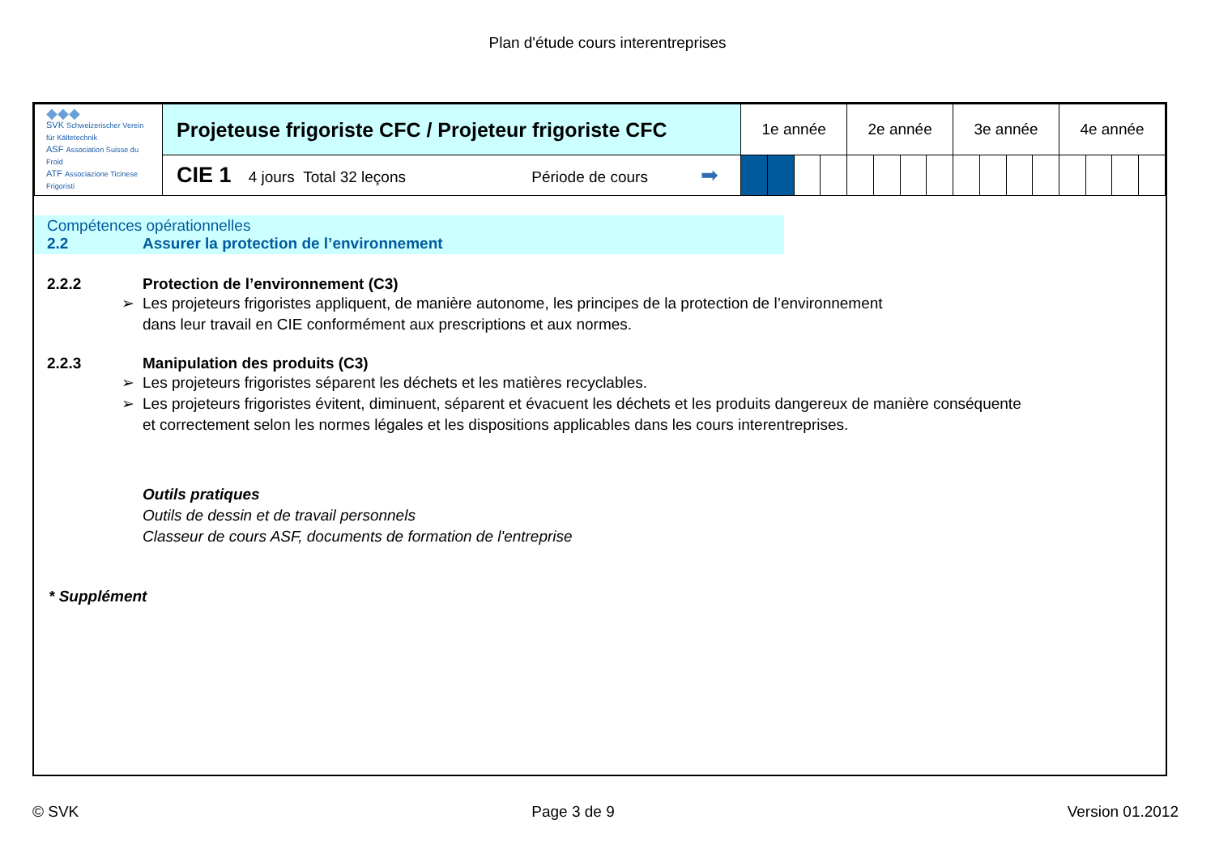Plan d'étude cours interentreprises
| ◆◆◆ SVK Schweizerischer Verein für Kältetechnik ASF Association Suisse du Froid ATF Associazione Ticinese Frigoristi | Projeteuse frigoriste CFC / Projeteur frigoriste CFC | 1e année | | | | 2e année | | | | 3e année | | | | 4e année | | | |
| | CIE 1 4 jours Total 32 leçons Période de cours ➡ | | | | | | | | | | | | | | | | |
Compétences opérationnelles
2.2 Assurer la protection de l’environnement
2.2.2 Protection de l’environnement (C3)
➢ Les projeteurs frigoristes appliquent, de manière autonome, les principes de la protection de l’environnement
dans leur travail en CIE conformément aux prescriptions et aux normes.
2.2.3 Manipulation des produits (C3)
➢ Les projeteurs frigoristes séparent les déchets et les matières recyclables.
➢ Les projeteurs frigoristes évitent, diminuent, séparent et évacuent les déchets et les produits dangereux de manière conséquente
et correctement selon les normes légales et les dispositions applicables dans les cours interentreprises.
Outils pratiques
Outils de dessin et de travail personnels
Classeur de cours ASF, documents de formation de l'entreprise
* Supplément
© SVK Page 3 de 9 Version 01.2012